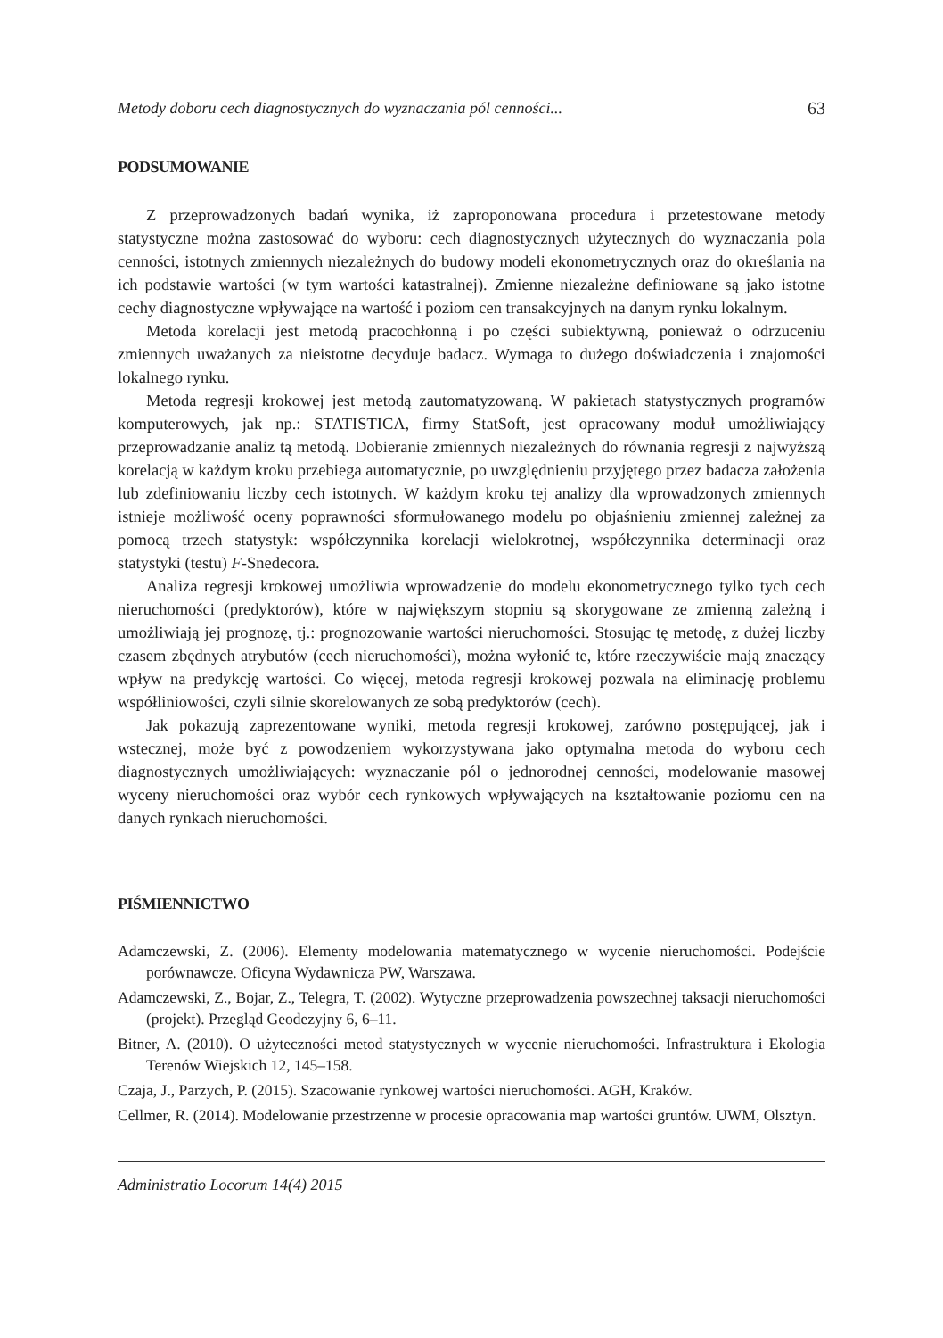Metody doboru cech diagnostycznych do wyznaczania pól cenności... 63
PODSUMOWANIE
Z przeprowadzonych badań wynika, iż zaproponowana procedura i przetestowane metody statystyczne można zastosować do wyboru: cech diagnostycznych użytecznych do wyznaczania pola cenności, istotnych zmiennych niezależnych do budowy modeli ekonometrycznych oraz do określania na ich podstawie wartości (w tym wartości katastralnej). Zmienne niezależne definiowane są jako istotne cechy diagnostyczne wpływające na wartość i poziom cen transakcyjnych na danym rynku lokalnym.
Metoda korelacji jest metodą pracochłonną i po części subiektywną, ponieważ o odrzuceniu zmiennych uważanych za nieistotne decyduje badacz. Wymaga to dużego doświadczenia i znajomości lokalnego rynku.
Metoda regresji krokowej jest metodą zautomatyzowaną. W pakietach statystycznych programów komputerowych, jak np.: STATISTICA, firmy StatSoft, jest opracowany moduł umożliwiający przeprowadzanie analiz tą metodą. Dobieranie zmiennych niezależnych do równania regresji z najwyższą korelacją w każdym kroku przebiega automatycznie, po uwzględnieniu przyjętego przez badacza założenia lub zdefiniowaniu liczby cech istotnych. W każdym kroku tej analizy dla wprowadzonych zmiennych istnieje możliwość oceny poprawności sformułowanego modelu po objaśnieniu zmiennej zależnej za pomocą trzech statystyk: współczynnika korelacji wielokrotnej, współczynnika determinacji oraz statystyki (testu) F-Snedecora.
Analiza regresji krokowej umożliwia wprowadzenie do modelu ekonometrycznego tylko tych cech nieruchomości (predyktorów), które w największym stopniu są skorygowane ze zmienną zależną i umożliwiają jej prognozę, tj.: prognozowanie wartości nieruchomości. Stosując tę metodę, z dużej liczby czasem zbędnych atrybutów (cech nieruchomości), można wyłonić te, które rzeczywiście mają znaczący wpływ na predykcję wartości. Co więcej, metoda regresji krokowej pozwala na eliminację problemu współliniowości, czyli silnie skorelowanych ze sobą predyktorów (cech).
Jak pokazują zaprezentowane wyniki, metoda regresji krokowej, zarówno postępującej, jak i wstecznej, może być z powodzeniem wykorzystywana jako optymalna metoda do wyboru cech diagnostycznych umożliwiających: wyznaczanie pól o jednorodnej cenności, modelowanie masowej wyceny nieruchomości oraz wybór cech rynkowych wpływających na kształtowanie poziomu cen na danych rynkach nieruchomości.
PIŚMIENNICTWO
Adamczewski, Z. (2006). Elementy modelowania matematycznego w wycenie nieruchomości. Podejście porównawcze. Oficyna Wydawnicza PW, Warszawa.
Adamczewski, Z., Bojar, Z., Telegra, T. (2002). Wytyczne przeprowadzenia powszechnej taksacji nieruchomości (projekt). Przegląd Geodezyjny 6, 6–11.
Bitner, A. (2010). O użyteczności metod statystycznych w wycenie nieruchomości. Infrastruktura i Ekologia Terenów Wiejskich 12, 145–158.
Czaja, J., Parzych, P. (2015). Szacowanie rynkowej wartości nieruchomości. AGH, Kraków.
Cellmer, R. (2014). Modelowanie przestrzenne w procesie opracowania map wartości gruntów. UWM, Olsztyn.
Administratio Locorum 14(4) 2015